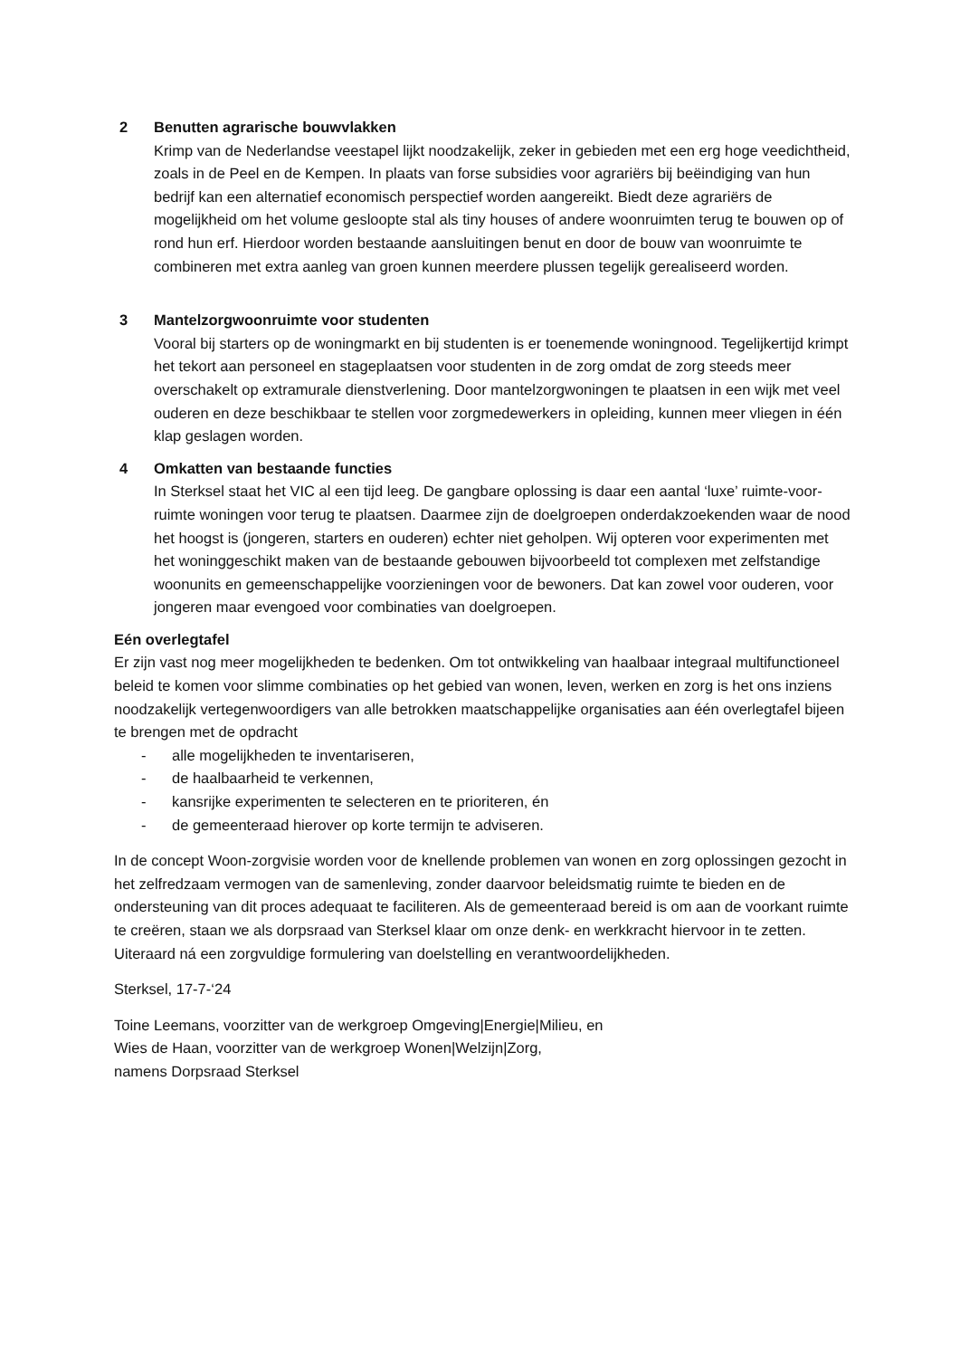2 Benutten agrarische bouwvlakken
Krimp van de Nederlandse veestapel lijkt noodzakelijk, zeker in gebieden met een erg hoge veedichtheid, zoals in de Peel en de Kempen. In plaats van forse subsidies voor agrariërs bij beëindiging van hun bedrijf kan een alternatief economisch perspectief worden aangereikt. Biedt deze agrariërs de mogelijkheid om het volume gesloopte stal als tiny houses of andere woonruimten terug te bouwen op of rond hun erf. Hierdoor worden bestaande aansluitingen benut en door de bouw van woonruimte te combineren met extra aanleg van groen kunnen meerdere plussen tegelijk gerealiseerd worden.
3 Mantelzorgwoonruimte voor studenten
Vooral bij starters op de woningmarkt en bij studenten is er toenemende woningnood. Tegelijkertijd krimpt het tekort aan personeel en stageplaatsen voor studenten in de zorg omdat de zorg steeds meer overschakelt op extramurale dienstverlening. Door mantelzorgwoningen te plaatsen in een wijk met veel ouderen en deze beschikbaar te stellen voor zorgmedewerkers in opleiding, kunnen meer vliegen in één klap geslagen worden.
4 Omkatten van bestaande functies
In Sterksel staat het VIC al een tijd leeg. De gangbare oplossing is daar een aantal ‘luxe’ ruimte-voor-ruimte woningen voor terug te plaatsen. Daarmee zijn de doelgroepen onderdakzoekenden waar de nood het hoogst is (jongeren, starters en ouderen) echter niet geholpen. Wij opteren voor experimenten met het woninggeschikt maken van de bestaande gebouwen bijvoorbeeld tot complexen met zelfstandige woonunits en gemeenschappelijke voorzieningen voor de bewoners. Dat kan zowel voor ouderen, voor jongeren maar evengoed voor combinaties van doelgroepen.
Eén overlegtafel
Er zijn vast nog meer mogelijkheden te bedenken. Om tot ontwikkeling van haalbaar integraal multifunctioneel beleid te komen voor slimme combinaties op het gebied van wonen, leven, werken en zorg is het ons inziens noodzakelijk vertegenwoordigers van alle betrokken maatschappelijke organisaties aan één overlegtafel bijeen te brengen met de opdracht
- alle mogelijkheden te inventariseren,
- de haalbaarheid te verkennen,
- kansrijke experimenten te selecteren en te prioriteren, én
- de gemeenteraad hierover op korte termijn te adviseren.
In de concept Woon-zorgvisie worden voor de knellende problemen van wonen en zorg oplossingen gezocht in het zelfredzaam vermogen van de samenleving, zonder daarvoor beleidsmatig ruimte te bieden en de ondersteuning van dit proces adequaat te faciliteren. Als de gemeenteraad bereid is om aan de voorkant ruimte te creëren, staan we als dorpsraad van Sterksel klaar om onze denk- en werkkracht hiervoor in te zetten. Uiteraard ná een zorgvuldige formulering van doelstelling en verantwoordelijkheden.
Sterksel, 17-7-‘24
Toine Leemans, voorzitter van de werkgroep Omgeving|Energie|Milieu, en
Wies de Haan, voorzitter van de werkgroep Wonen|Welzijn|Zorg,
namens Dorpsraad Sterksel